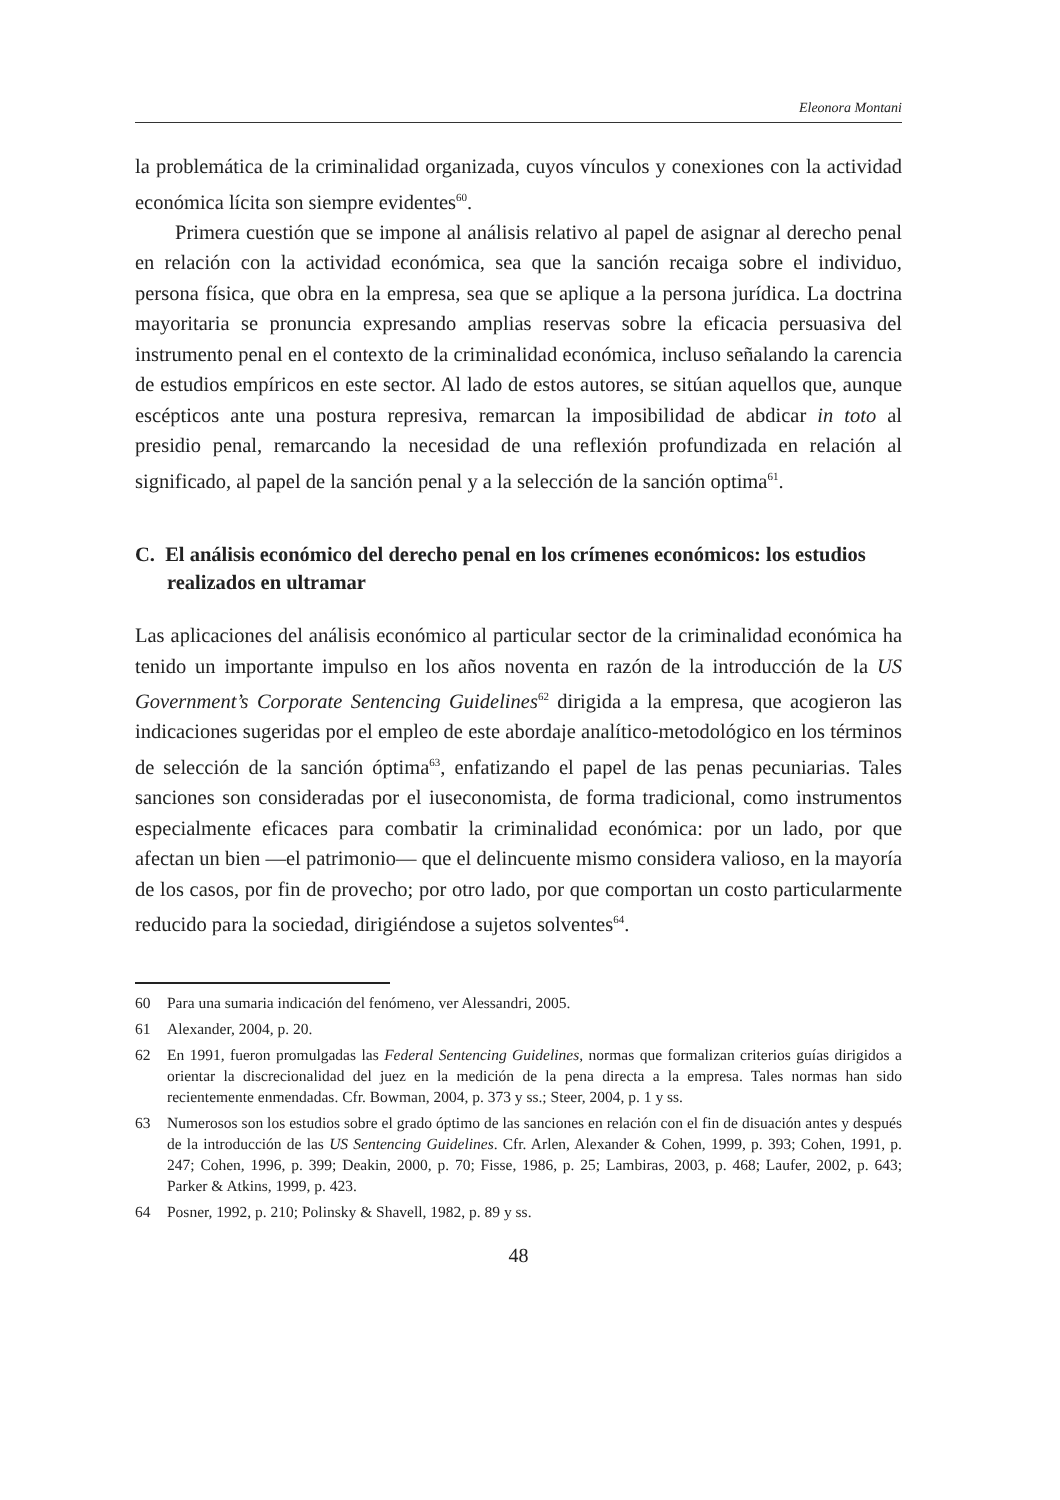Eleonora Montani
la problemática de la criminalidad organizada, cuyos vínculos y conexiones con la actividad económica lícita son siempre evidentes<sup>60</sup>.
Primera cuestión que se impone al análisis relativo al papel de asignar al derecho penal en relación con la actividad económica, sea que la sanción recaiga sobre el individuo, persona física, que obra en la empresa, sea que se aplique a la persona jurídica. La doctrina mayoritaria se pronuncia expresando amplias reservas sobre la eficacia persuasiva del instrumento penal en el contexto de la criminalidad económica, incluso señalando la carencia de estudios empíricos en este sector. Al lado de estos autores, se sitúan aquellos que, aunque escépticos ante una postura represiva, remarcan la imposibilidad de abdicar in toto al presidio penal, remarcando la necesidad de una reflexión profundizada en relación al significado, al papel de la sanción penal y a la selección de la sanción optima<sup>61</sup>.
C. El análisis económico del derecho penal en los crímenes económicos: los estudios realizados en ultramar
Las aplicaciones del análisis económico al particular sector de la criminalidad económica ha tenido un importante impulso en los años noventa en razón de la introducción de la US Government’s Corporate Sentencing Guidelines<sup>62</sup> dirigida a la empresa, que acogieron las indicaciones sugeridas por el empleo de este abordaje analítico-metodológico en los términos de selección de la sanción óptima<sup>63</sup>, enfatizando el papel de las penas pecuniarias. Tales sanciones son consideradas por el iuseconomista, de forma tradicional, como instrumentos especialmente eficaces para combatir la criminalidad económica: por un lado, por que afectan un bien —el patrimonio— que el delincuente mismo considera valioso, en la mayoría de los casos, por fin de provecho; por otro lado, por que comportan un costo particularmente reducido para la sociedad, dirigiéndose a sujetos solventes<sup>64</sup>.
60 Para una sumaria indicación del fenómeno, ver Alessandri, 2005.
61 Alexander, 2004, p. 20.
62 En 1991, fueron promulgadas las Federal Sentencing Guidelines, normas que formalizan criterios guías dirigidos a orientar la discrecionalidad del juez en la medición de la pena directa a la empresa. Tales normas han sido recientemente enmendadas. Cfr. Bowman, 2004, p. 373 y ss.; Steer, 2004, p. 1 y ss.
63 Numerosos son los estudios sobre el grado óptimo de las sanciones en relación con el fin de disuación antes y después de la introducción de las US Sentencing Guidelines. Cfr. Arlen, Alexander & Cohen, 1999, p. 393; Cohen, 1991, p. 247; Cohen, 1996, p. 399; Deakin, 2000, p. 70; Fisse, 1986, p. 25; Lambiras, 2003, p. 468; Laufer, 2002, p. 643; Parker & Atkins, 1999, p. 423.
64 Posner, 1992, p. 210; Polinsky & Shavell, 1982, p. 89 y ss.
48